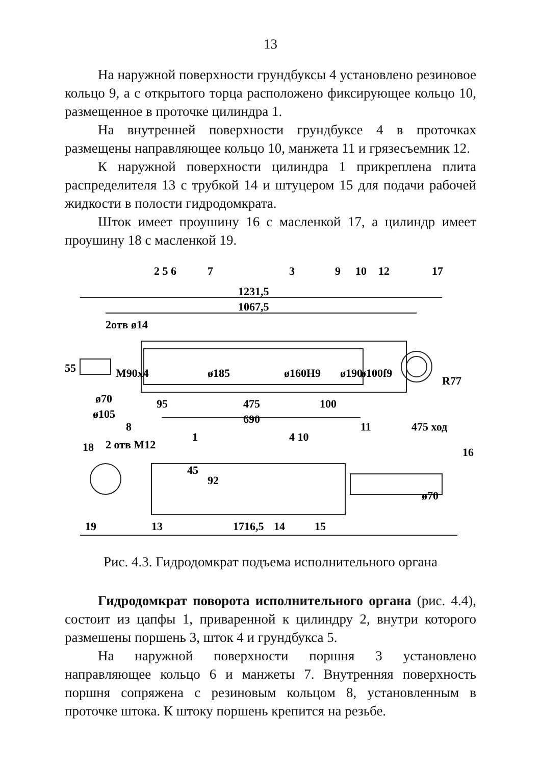13
На наружной поверхности грундбуксы 4 установлено резиновое кольцо 9, а с открытого торца расположено фиксирующее кольцо 10, размещенное в проточке цилиндра 1.
На внутренней поверхности грундбуксе 4 в проточках размещены направляющее кольцо 10, манжета 11 и грязесъемник 12.
К наружной поверхности цилиндра 1 прикреплена плита распределителя 13 с трубкой 14 и штуцером 15 для подачи рабочей жидкости в полости гидродомкрата.
Шток имеет проушину 16 с масленкой 17, а цилиндр имеет проушину 18 с масленкой 19.
2 5 6
7
3
9
10
12
17
1231,5
1067,5
2отв ø14
55
M90x4
ø185
ø160H9
ø190
ø100f9
R77
ø70
ø105
95
475
100
690
8
1
4 10
11
475 ход
18
2 отв М12
16
45
92
ø70
19
13
1716,5
14
15
Рис. 4.3. Гидродомкрат подъема исполнительного органа
Гидродомкрат поворота исполнительного органа (рис. 4.4), состоит из цапфы 1, приваренной к цилиндру 2, внутри которого размешены поршень 3, шток 4 и грундбукса 5.
На наружной поверхности поршня 3 установлено направляющее кольцо 6 и манжеты 7. Внутренняя поверхность поршня сопряжена с резиновым кольцом 8, установленным в проточке штока. К штоку поршень крепится на резьбе.